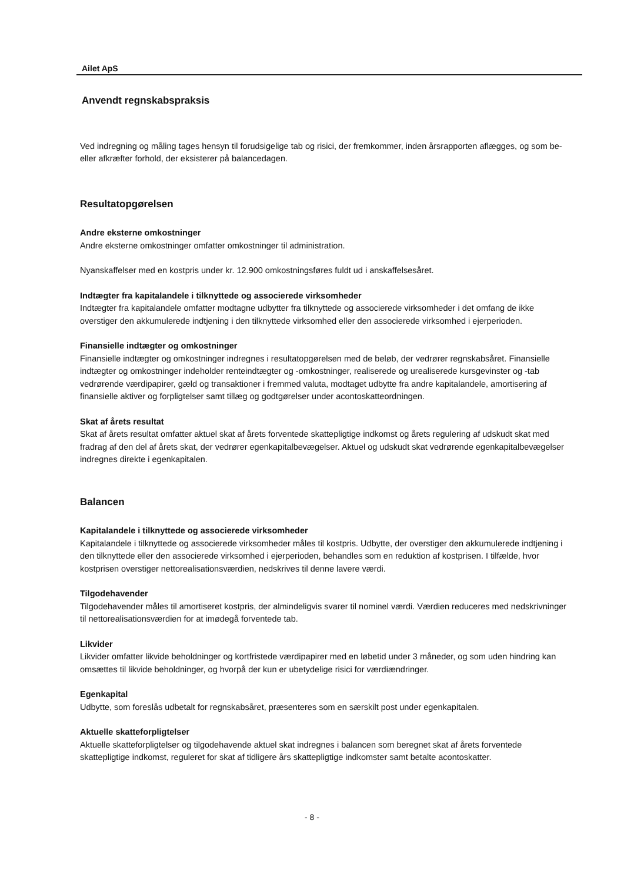Ailet ApS
Anvendt regnskabspraksis
Ved indregning og måling tages hensyn til forudsigelige tab og risici, der fremkommer, inden årsrapporten aflægges, og som be- eller afkræfter forhold, der eksisterer på balancedagen.
Resultatopgørelsen
Andre eksterne omkostninger
Andre eksterne omkostninger omfatter omkostninger til administration.
Nyanskaffelser med en kostpris under kr. 12.900 omkostningsføres fuldt ud i anskaffelsesåret.
Indtægter fra kapitalandele i tilknyttede og associerede virksomheder
Indtægter fra kapitalandele omfatter modtagne udbytter fra tilknyttede og associerede virksomheder i det omfang de ikke overstiger den akkumulerede indtjening i den tilknyttede virksomhed eller den associerede virksomhed i ejerperioden.
Finansielle indtægter og omkostninger
Finansielle indtægter og omkostninger indregnes i resultatopgørelsen med de beløb, der vedrører regnskabsåret. Finansielle indtægter og omkostninger indeholder renteindtægter og -omkostninger, realiserede og urealiserede kursgevinster og -tab vedrørende værdipapirer, gæld og transaktioner i fremmed valuta, modtaget udbytte fra andre kapitalandele, amortisering af finansielle aktiver og forpligtelser samt tillæg og godtgørelser under acontoskatteordningen.
Skat af årets resultat
Skat af årets resultat omfatter aktuel skat af årets forventede skattepligtige indkomst og årets regulering af udskudt skat med fradrag af den del af årets skat, der vedrører egenkapitalbevægelser. Aktuel og udskudt skat vedrørende egenkapitalbevægelser indregnes direkte i egenkapitalen.
Balancen
Kapitalandele i tilknyttede og associerede virksomheder
Kapitalandele i tilknyttede og associerede virksomheder måles til kostpris. Udbytte, der overstiger den akkumulerede indtjening i den tilknyttede eller den associerede virksomhed i ejerperioden, behandles som en reduktion af kostprisen. I tilfælde, hvor kostprisen overstiger nettorealisationsværdien, nedskrives til denne lavere værdi.
Tilgodehavender
Tilgodehavender måles til amortiseret kostpris, der almindeligvis svarer til nominel værdi. Værdien reduceres med nedskrivninger til nettorealisationsværdien for at imødegå forventede tab.
Likvider
Likvider omfatter likvide beholdninger og kortfristede værdipapirer med en løbetid under 3 måneder, og som uden hindring kan omsættes til likvide beholdninger, og hvorpå der kun er ubetydelige risici for værdiændringer.
Egenkapital
Udbytte, som foreslås udbetalt for regnskabsåret, præsenteres som en særskilt post under egenkapitalen.
Aktuelle skatteforpligtelser
Aktuelle skatteforpligtelser og tilgodehavende aktuel skat indregnes i balancen som beregnet skat af årets forventede skattepligtige indkomst, reguleret for skat af tidligere års skattepligtige indkomster samt betalte acontoskatter.
- 8 -